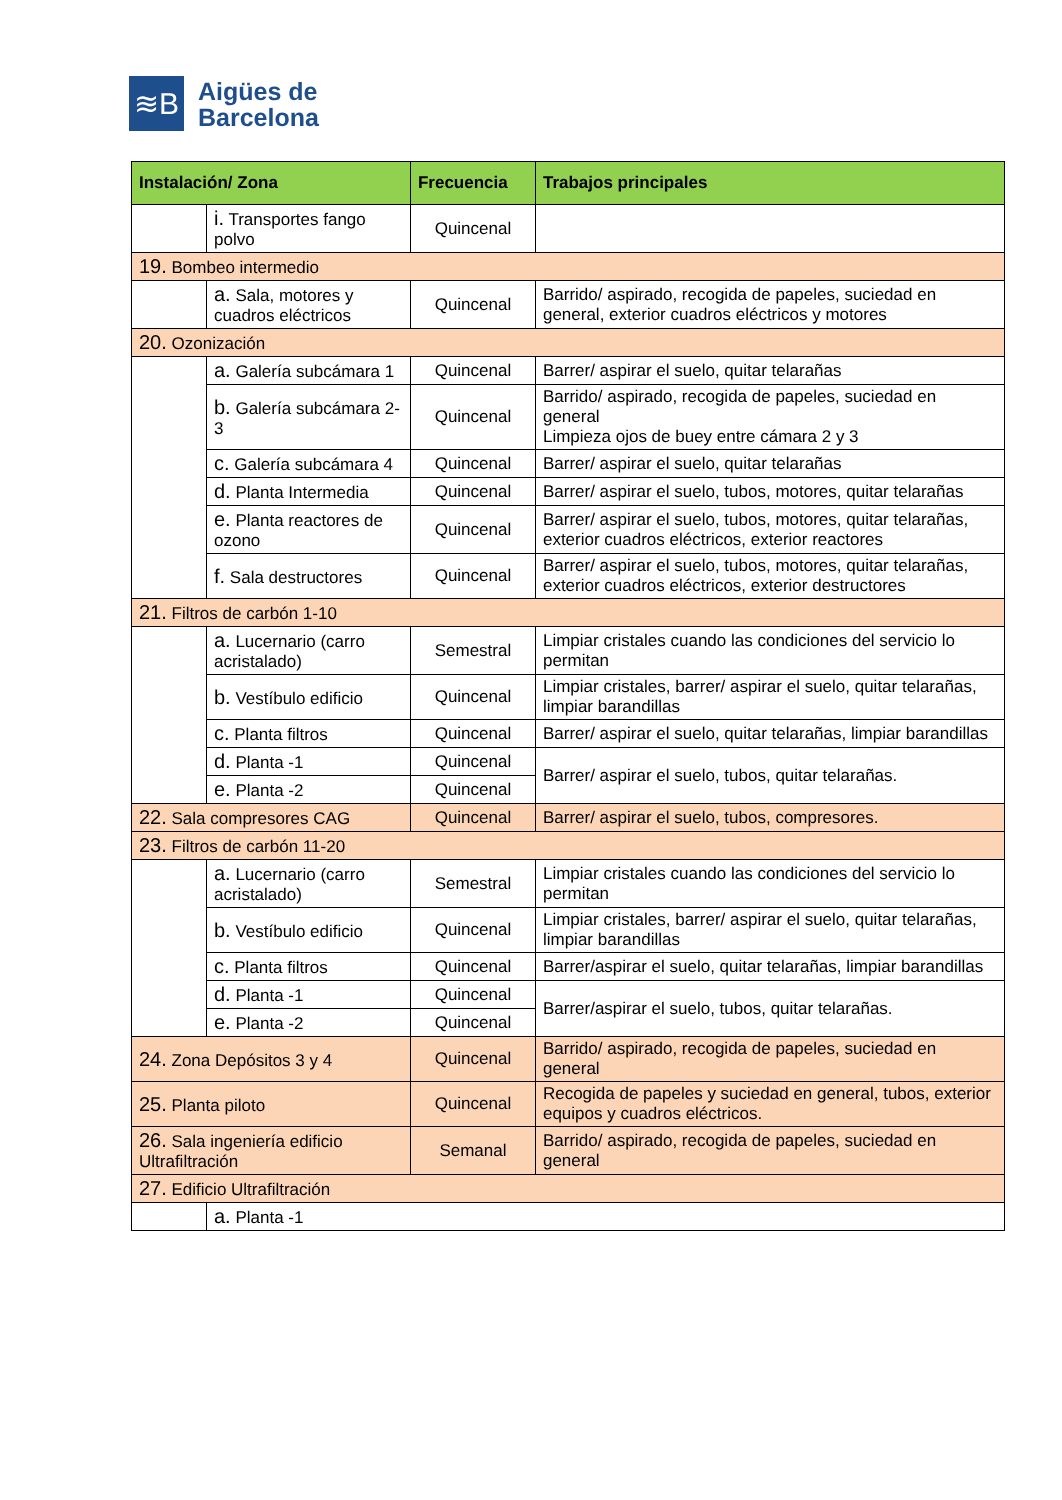≋B
Aigües de
Barcelona
| Instalación/ Zona | | Frecuencia | Trabajos principales |
| --- | --- | --- | --- |
| | i. Transportes fango polvo | Quincenal | |
| 19. Bombeo intermedio | | | |
| | a. Sala, motores y cuadros eléctricos | Quincenal | Barrido/ aspirado, recogida de papeles, suciedad en general, exterior cuadros eléctricos y motores |
| 20. Ozonización | | | |
| | a. Galería subcámara 1 | Quincenal | Barrer/ aspirar el suelo, quitar telarañas |
| | b. Galería subcámara 2-3 | Quincenal | Barrido/ aspirado, recogida de papeles, suciedad en general Limpieza ojos de buey entre cámara 2 y 3 |
| | c. Galería subcámara 4 | Quincenal | Barrer/ aspirar el suelo, quitar telarañas |
| | d. Planta Intermedia | Quincenal | Barrer/ aspirar el suelo, tubos, motores, quitar telarañas |
| | e. Planta reactores de ozono | Quincenal | Barrer/ aspirar el suelo, tubos, motores, quitar telarañas, exterior cuadros eléctricos, exterior reactores |
| | f. Sala destructores | Quincenal | Barrer/ aspirar el suelo, tubos, motores, quitar telarañas, exterior cuadros eléctricos, exterior destructores |
| 21. Filtros de carbón 1-10 | | | |
| | a. Lucernario (carro acristalado) | Semestral | Limpiar cristales cuando las condiciones del servicio lo permitan |
| | b. Vestíbulo edificio | Quincenal | Limpiar cristales, barrer/ aspirar el suelo, quitar telarañas, limpiar barandillas |
| | c. Planta filtros | Quincenal | Barrer/ aspirar el suelo, quitar telarañas, limpiar barandillas |
| | d. Planta -1 | Quincenal | Barrer/ aspirar el suelo, tubos, quitar telarañas. |
| | e. Planta -2 | Quincenal | |
| 22. Sala compresores CAG | | Quincenal | Barrer/ aspirar el suelo, tubos, compresores. |
| 23. Filtros de carbón 11-20 | | | |
| | a. Lucernario (carro acristalado) | Semestral | Limpiar cristales cuando las condiciones del servicio lo permitan |
| | b. Vestíbulo edificio | Quincenal | Limpiar cristales, barrer/ aspirar el suelo, quitar telarañas, limpiar barandillas |
| | c. Planta filtros | Quincenal | Barrer/aspirar el suelo, quitar telarañas, limpiar barandillas |
| | d. Planta -1 | Quincenal | Barrer/aspirar el suelo, tubos, quitar telarañas. |
| | e. Planta -2 | Quincenal | |
| 24. Zona Depósitos 3 y 4 | | Quincenal | Barrido/ aspirado, recogida de papeles, suciedad en general |
| 25. Planta piloto | | Quincenal | Recogida de papeles y suciedad en general, tubos, exterior equipos y cuadros eléctricos. |
| 26. Sala ingeniería edificio Ultrafiltración | | Semanal | Barrido/ aspirado, recogida de papeles, suciedad en general |
| 27. Edificio Ultrafiltración | | | |
| | a. Planta -1 | | |